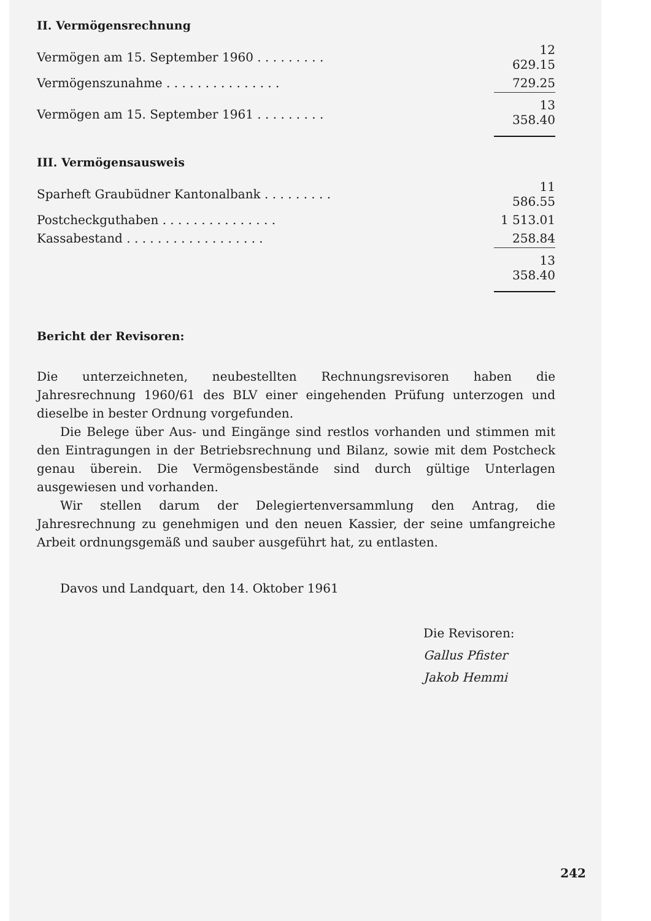II. Vermögensrechnung
| Vermögen am 15. September 1960 . . . . . . . . . | 12 629.15 |
| Vermögenszunahme . . . . . . . . . . . . . . . | 729.25 |
| Vermögen am 15. September 1961 . . . . . . . . . | 13 358.40 |
III. Vermögensausweis
| Sparheft Graubüdner Kantonalbank . . . . . . . . . | 11 586.55 |
| Postcheckguthaben . . . . . . . . . . . . . . . | 1 513.01 |
| Kassabestand . . . . . . . . . . . . . . . . . . | 258.84 |
| | 13 358.40 |
Bericht der Revisoren:
Die unterzeichneten, neubestellten Rechnungsrevisoren haben die Jahresrechnung 1960/61 des BLV einer eingehenden Prüfung unterzogen und dieselbe in bester Ordnung vorgefunden.
Die Belege über Aus- und Eingänge sind restlos vorhanden und stimmen mit den Eintragungen in der Betriebsrechnung und Bilanz, sowie mit dem Postcheck genau überein. Die Vermögensbestände sind durch gültige Unterlagen ausgewiesen und vorhanden.
Wir stellen darum der Delegiertenversammlung den Antrag, die Jahresrechnung zu genehmigen und den neuen Kassier, der seine umfangreiche Arbeit ordnungsgemäß und sauber ausgeführt hat, zu entlasten.
Davos und Landquart, den 14. Oktober 1961
Die Revisoren:
Gallus Pfister
Jakob Hemmi
242